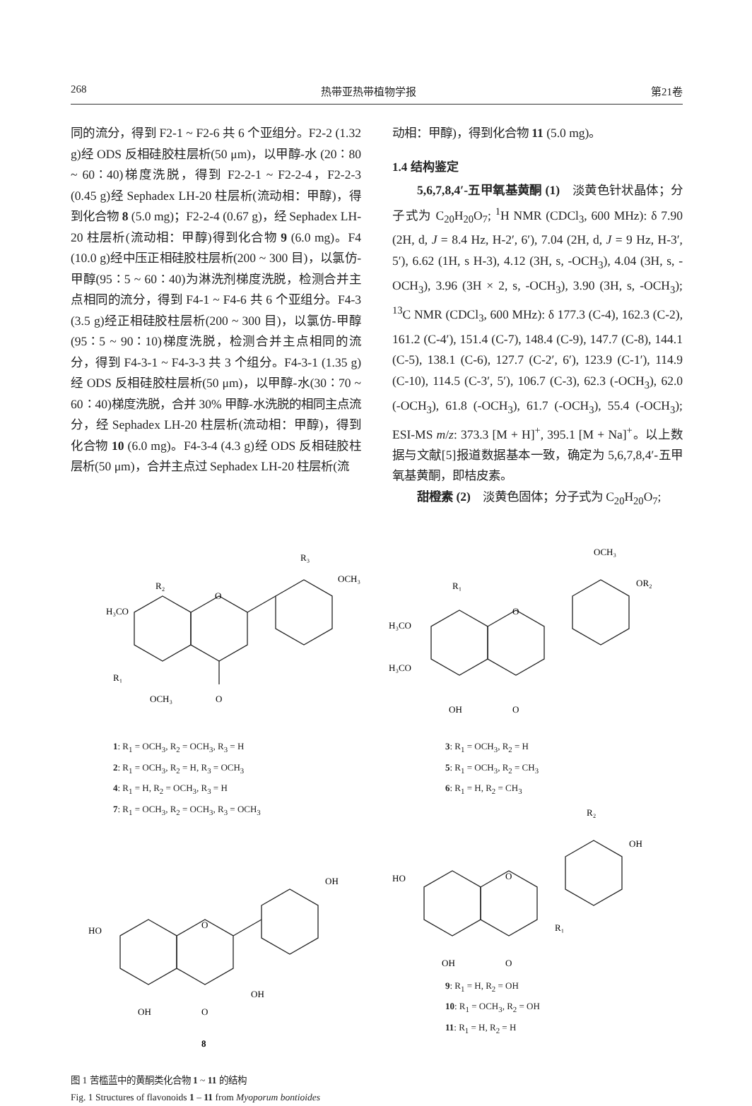268 热带亚热带植物学报 第21卷
同的流分，得到 F2-1 ~ F2-6 共 6 个亚组分。F2-2 (1.32 g)经 ODS 反相硅胶柱层析(50 μm)，以甲醇-水 (20∶80 ~ 60∶40)梯度洗脱，得到 F2-2-1 ~ F2-2-4，F2-2-3 (0.45 g)经 Sephadex LH-20 柱层析(流动相：甲醇)，得到化合物 8 (5.0 mg)；F2-2-4 (0.67 g)，经 Sephadex LH-20 柱层析(流动相：甲醇)得到化合物 9 (6.0 mg)。F4 (10.0 g)经中压正相硅胶柱层析(200 ~ 300 目)，以氯仿-甲醇(95∶5 ~ 60∶40)为淋洗剂梯度洗脱，检测合并主点相同的流分，得到 F4-1 ~ F4-6 共 6 个亚组分。F4-3 (3.5 g)经正相硅胶柱层析(200 ~ 300 目)，以氯仿-甲醇(95∶5 ~ 90∶10)梯度洗脱，检测合并主点相同的流分，得到 F4-3-1 ~ F4-3-3 共 3 个组分。F4-3-1 (1.35 g)经 ODS 反相硅胶柱层析(50 μm)，以甲醇-水(30∶70 ~ 60∶40)梯度洗脱，合并 30% 甲醇-水洗脱的相同主点流分，经 Sephadex LH-20 柱层析(流动相：甲醇)，得到化合物 10 (6.0 mg)。F4-3-4 (4.3 g)经 ODS 反相硅胶柱层析(50 μm)，合并主点过 Sephadex LH-20 柱层析(流
动相：甲醇)，得到化合物 11 (5.0 mg)。
1.4 结构鉴定
5,6,7,8,4′-五甲氧基黄酮 (1)　淡黄色针状晶体；分子式为 C<sub>20</sub>H<sub>20</sub>O<sub>7</sub>; <sup>1</sup>H NMR (CDCl<sub>3</sub>, 600 MHz): δ 7.90 (2H, d, J = 8.4 Hz, H-2′, 6′), 7.04 (2H, d, J = 9 Hz, H-3′, 5′), 6.62 (1H, s H-3), 4.12 (3H, s, -OCH<sub>3</sub>), 4.04 (3H, s, -OCH<sub>3</sub>), 3.96 (3H × 2, s, -OCH<sub>3</sub>), 3.90 (3H, s, -OCH<sub>3</sub>); <sup>13</sup>C NMR (CDCl<sub>3</sub>, 600 MHz): δ 177.3 (C-4), 162.3 (C-2), 161.2 (C-4′), 151.4 (C-7), 148.4 (C-9), 147.7 (C-8), 144.1 (C-5), 138.1 (C-6), 127.7 (C-2′, 6′), 123.9 (C-1′), 114.9 (C-10), 114.5 (C-3′, 5′), 106.7 (C-3), 62.3 (-OCH<sub>3</sub>), 62.0 (-OCH<sub>3</sub>), 61.8 (-OCH<sub>3</sub>), 61.7 (-OCH<sub>3</sub>), 55.4 (-OCH<sub>3</sub>); ESI-MS m/z: 373.3 [M + H]<sup>+</sup>, 395.1 [M + Na]<sup>+</sup>。以上数据与文献[5]报道数据基本一致，确定为 5,6,7,8,4′-五甲氧基黄酮，即桔皮素。
甜橙素 (2)　淡黄色固体；分子式为 C<sub>20</sub>H<sub>20</sub>O<sub>7</sub>;
H₃CO
R₂
R₁
OCH₃
O
O
R₃
OCH₃
1: R<sub>1</sub> = OCH<sub>3</sub>, R<sub>2</sub> = OCH<sub>3</sub>, R<sub>3</sub> = H
2: R<sub>1</sub> = OCH<sub>3</sub>, R<sub>2</sub> = H, R<sub>3</sub> = OCH<sub>3</sub>
4: R<sub>1</sub> = H, R<sub>2</sub> = OCH<sub>3</sub>, R<sub>3</sub> = H
7: R<sub>1</sub> = OCH<sub>3</sub>, R<sub>2</sub> = OCH<sub>3</sub>, R<sub>3</sub> = OCH<sub>3</sub>
HO
O
OH
OH
O
OH
8
H₃CO
H₃CO
R₁
O
OH
O
OCH₃
OR₂
3: R<sub>1</sub> = OCH<sub>3</sub>, R<sub>2</sub> = H
5: R<sub>1</sub> = OCH<sub>3</sub>, R<sub>2</sub> = CH<sub>3</sub>
6: R<sub>1</sub> = H, R<sub>2</sub> = CH<sub>3</sub>
HO
O
R₁
OH
O
R₂
OH
9: R<sub>1</sub> = H, R<sub>2</sub> = OH
10: R<sub>1</sub> = OCH<sub>3</sub>, R<sub>2</sub> = OH
11: R<sub>1</sub> = H, R<sub>2</sub> = H
图 1 苦槛蓝中的黄酮类化合物 1 ~ 11 的结构
Fig. 1 Structures of flavonoids 1 – 11 from Myoporum bontioides